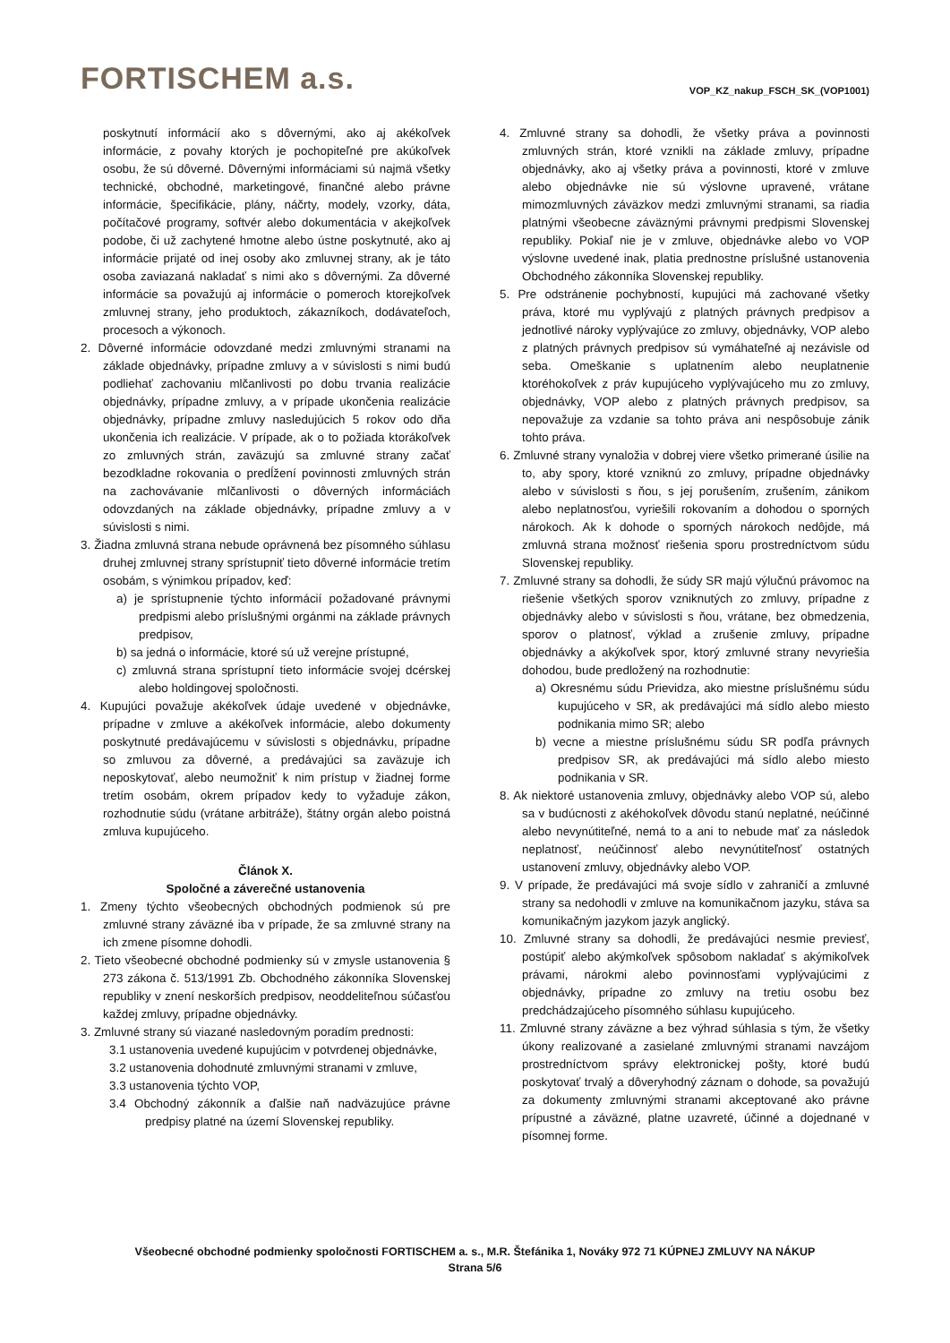FORTISCHEM a.s.
VOP_KZ_nakup_FSCH_SK_(VOP1001)
poskytnutí informácií ako s dôvernými, ako aj akékoľvek informácie, z povahy ktorých je pochopiteľné pre akúkoľvek osobu, že sú dôverné. Dôvernými informáciami sú najmä všetky technické, obchodné, marketingové, finančné alebo právne informácie, špecifikácie, plány, náčrty, modely, vzorky, dáta, počítačové programy, softvér alebo dokumentácia v akejkoľvek podobe, či už zachytené hmotne alebo ústne poskytnuté, ako aj informácie prijaté od inej osoby ako zmluvnej strany, ak je táto osoba zaviazaná nakladať s nimi ako s dôvernými. Za dôverné informácie sa považujú aj informácie o pomeroch ktorejkoľvek zmluvnej strany, jeho produktoch, zákazníkoch, dodávateľoch, procesoch a výkonoch.
2. Dôverné informácie odovzdané medzi zmluvnými stranami na základe objednávky, prípadne zmluvy a v súvislosti s nimi budú podliehať zachovaniu mlčanlivosti po dobu trvania realizácie objednávky, prípadne zmluvy, a v prípade ukončenia realizácie objednávky, prípadne zmluvy nasledujúcich 5 rokov odo dňa ukončenia ich realizácie. V prípade, ak o to požiada ktorákoľvek zo zmluvných strán, zaväzujú sa zmluvné strany začať bezodkladne rokovania o predĺžení povinnosti zmluvných strán na zachovávanie mlčanlivosti o dôverných informáciách odovzdaných na základe objednávky, prípadne zmluvy a v súvislosti s nimi.
3. Žiadna zmluvná strana nebude oprávnená bez písomného súhlasu druhej zmluvnej strany sprístupniť tieto dôverné informácie tretím osobám, s výnimkou prípadov, keď:
a) je sprístupnenie týchto informácií požadované právnymi predpismi alebo príslušnými orgánmi na základe právnych predpisov,
b) sa jedná o informácie, ktoré sú už verejne prístupné,
c) zmluvná strana sprístupní tieto informácie svojej dcérskej alebo holdingovej spoločnosti.
4. Kupujúci považuje akékoľvek údaje uvedené v objednávke, prípadne v zmluve a akékoľvek informácie, alebo dokumenty poskytnuté predávajúcemu v súvislosti s objednávku, prípadne so zmluvou za dôverné, a predávajúci sa zaväzuje ich neposkytovať, alebo neumožniť k nim prístup v žiadnej forme tretím osobám, okrem prípadov kedy to vyžaduje zákon, rozhodnutie súdu (vrátane arbitráže), štátny orgán alebo poistná zmluva kupujúceho.
Článok X.
Spoločné a záverečné ustanovenia
1. Zmeny týchto všeobecných obchodných podmienok sú pre zmluvné strany záväzné iba v prípade, že sa zmluvné strany na ich zmene písomne dohodli.
2. Tieto všeobecné obchodné podmienky sú v zmysle ustanovenia § 273 zákona č. 513/1991 Zb. Obchodného zákonníka Slovenskej republiky v znení neskorších predpisov, neoddeliteľnou súčasťou každej zmluvy, prípadne objednávky.
3. Zmluvné strany sú viazané nasledovným poradím prednosti:
3.1 ustanovenia uvedené kupujúcim v potvrdenej objednávke,
3.2 ustanovenia dohodnuté zmluvnými stranami v zmluve,
3.3 ustanovenia týchto VOP,
3.4 Obchodný zákonník a ďalšie naň nadväzujúce právne predpisy platné na území Slovenskej republiky.
4. Zmluvné strany sa dohodli, že všetky práva a povinnosti zmluvných strán, ktoré vznikli na základe zmluvy, prípadne objednávky, ako aj všetky práva a povinnosti, ktoré v zmluve alebo objednávke nie sú výslovne upravené, vrátane mimozmluvných záväzkov medzi zmluvnými stranami, sa riadia platnými všeobecne záväznými právnymi predpismi Slovenskej republiky. Pokiaľ nie je v zmluve, objednávke alebo vo VOP výslovne uvedené inak, platia prednostne príslušné ustanovenia Obchodného zákonníka Slovenskej republiky.
5. Pre odstránenie pochybností, kupujúci má zachované všetky práva, ktoré mu vyplývajú z platných právnych predpisov a jednotlivé nároky vyplývajúce zo zmluvy, objednávky, VOP alebo z platných právnych predpisov sú vymáhateľné aj nezávisle od seba. Omeškanie s uplatnením alebo neuplatnenie ktoréhokoľvek z práv kupujúceho vyplývajúceho mu zo zmluvy, objednávky, VOP alebo z platných právnych predpisov, sa nepovažuje za vzdanie sa tohto práva ani nespôsobuje zánik tohto práva.
6. Zmluvné strany vynaložia v dobrej viere všetko primerané úsilie na to, aby spory, ktoré vzniknú zo zmluvy, prípadne objednávky alebo v súvislosti s ňou, s jej porušením, zrušením, zánikom alebo neplatnosťou, vyriešili rokovaním a dohodou o sporných nárokoch. Ak k dohode o sporných nárokoch nedôjde, má zmluvná strana možnosť riešenia sporu prostredníctvom súdu Slovenskej republiky.
7. Zmluvné strany sa dohodli, že súdy SR majú výlučnú právomoc na riešenie všetkých sporov vzniknutých zo zmluvy, prípadne z objednávky alebo v súvislosti s ňou, vrátane, bez obmedzenia, sporov o platnosť, výklad a zrušenie zmluvy, prípadne objednávky a akýkoľvek spor, ktorý zmluvné strany nevyriešia dohodou, bude predložený na rozhodnutie:
a) Okresnému súdu Prievidza, ako miestne príslušnému súdu kupujúceho v SR, ak predávajúci má sídlo alebo miesto podnikania mimo SR; alebo
b) vecne a miestne príslušnému súdu SR podľa právnych predpisov SR, ak predávajúci má sídlo alebo miesto podnikania v SR.
8. Ak niektoré ustanovenia zmluvy, objednávky alebo VOP sú, alebo sa v budúcnosti z akéhokoľvek dôvodu stanú neplatné, neúčinné alebo nevynútiteľné, nemá to a ani to nebude mať za následok neplatnosť, neúčinnosť alebo nevynútiteľnosť ostatných ustanovení zmluvy, objednávky alebo VOP.
9. V prípade, že predávajúci má svoje sídlo v zahraničí a zmluvné strany sa nedohodli v zmluve na komunikačnom jazyku, stáva sa komunikačným jazykom jazyk anglický.
10. Zmluvné strany sa dohodli, že predávajúci nesmie previesť, postúpiť alebo akýmkoľvek spôsobom nakladať s akýmikoľvek právami, nárokmi alebo povinnosťami vyplývajúcimi z objednávky, prípadne zo zmluvy na tretiu osobu bez predchádzajúceho písomného súhlasu kupujúceho.
11. Zmluvné strany záväzne a bez výhrad súhlasia s tým, že všetky úkony realizované a zasielané zmluvnými stranami navzájom prostredníctvom správy elektronickej pošty, ktoré budú poskytovať trvalý a dôveryhodný záznam o dohode, sa považujú za dokumenty zmluvnými stranami akceptované ako právne prípustné a záväzné, platne uzavreté, účinné a dojednané v písomnej forme.
Všeobecné obchodné podmienky spoločnosti FORTISCHEM a. s., M.R. Štefánika 1, Nováky 972 71 KÚPNEJ ZMLUVY NA NÁKUP
Strana 5/6